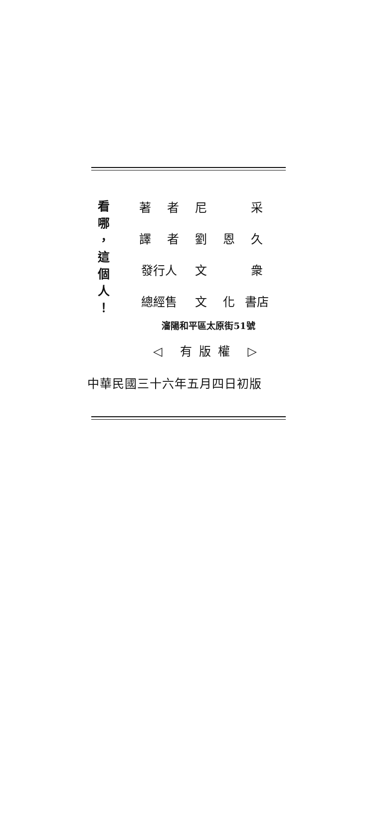看
哪
，
這
個
人
！
| 著 | 者 | 尼 | | 采 |
| 譯 | 者 | 劉 | 恩 | 久 |
| 發行人 | | 文 | | 衆 |
| 總經售 | | 文 | 化 | 書店 |
瀋陽和平區太原街51號
◁ 有版權 ▷
中華民國三十六年五月四日初版